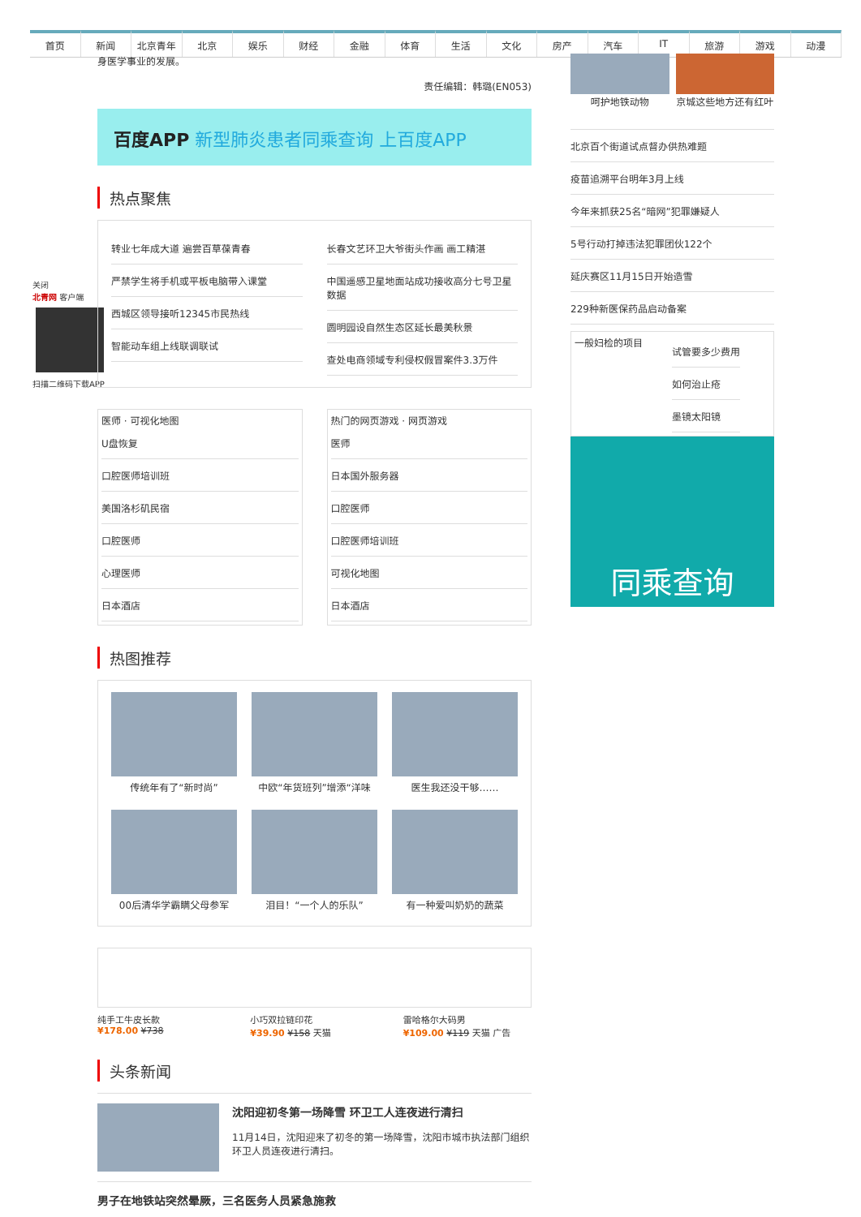首页 新闻 北京青年 北京 娱乐 财经 金融 体育 生活 文化 房产 汽车 IT 旅游 游戏 动漫
关闭
北青网 客户端
扫描二维码下载APP
身医学事业的发展。
责任编辑：韩璐(EN053)
百度APP 新型肺炎患者同乘查询 上百度APP
热点聚焦
转业七年成大道 遍尝百草葆青春
严禁学生将手机或平板电脑带入课堂
西城区领导接听12345市民热线
智能动车组上线联调联试
长春文艺环卫大爷街头作画 画工精湛
中国遥感卫星地面站成功接收高分七号卫星数据
圆明园设自然生态区延长最美秋景
查处电商领域专利侵权假冒案件3.3万件
医师 · 可视化地图
U盘恢复
口腔医师培训班
美国洛杉矶民宿
口腔医师
心理医师
日本酒店
热门的网页游戏 · 网页游戏
医师
日本国外服务器
口腔医师
口腔医师培训班
可视化地图
日本酒店
热图推荐
传统年有了“新时尚”
中欧“年货班列”增添“洋味
医生我还没干够……
00后清华学霸瞒父母参军
泪目！“一个人的乐队”
有一种爱叫奶奶的蔬菜
纯手工牛皮长款
¥178.00 ¥738
小巧双拉链印花
¥39.90 ¥158 天猫
雷哈格尔大码男
¥109.00 ¥119 天猫 广告
头条新闻
沈阳迎初冬第一场降雪 环卫工人连夜进行清扫
11月14日，沈阳迎来了初冬的第一场降雪，沈阳市城市执法部门组织环卫人员连夜进行清扫。
男子在地铁站突然晕厥，三名医务人员紧急施救
呵护地铁动物 京城这些地方还有红叶
北京百个街道试点督办供热难题
疫苗追溯平台明年3月上线
今年来抓获25名“暗网”犯罪嫌疑人
5号行动打掉违法犯罪团伙122个
延庆赛区11月15日开始造雪
229种新医保药品启动备案
一般妇检的项目
试管要多少费用
如何治止疮
墨镜太阳镜
同乘查询